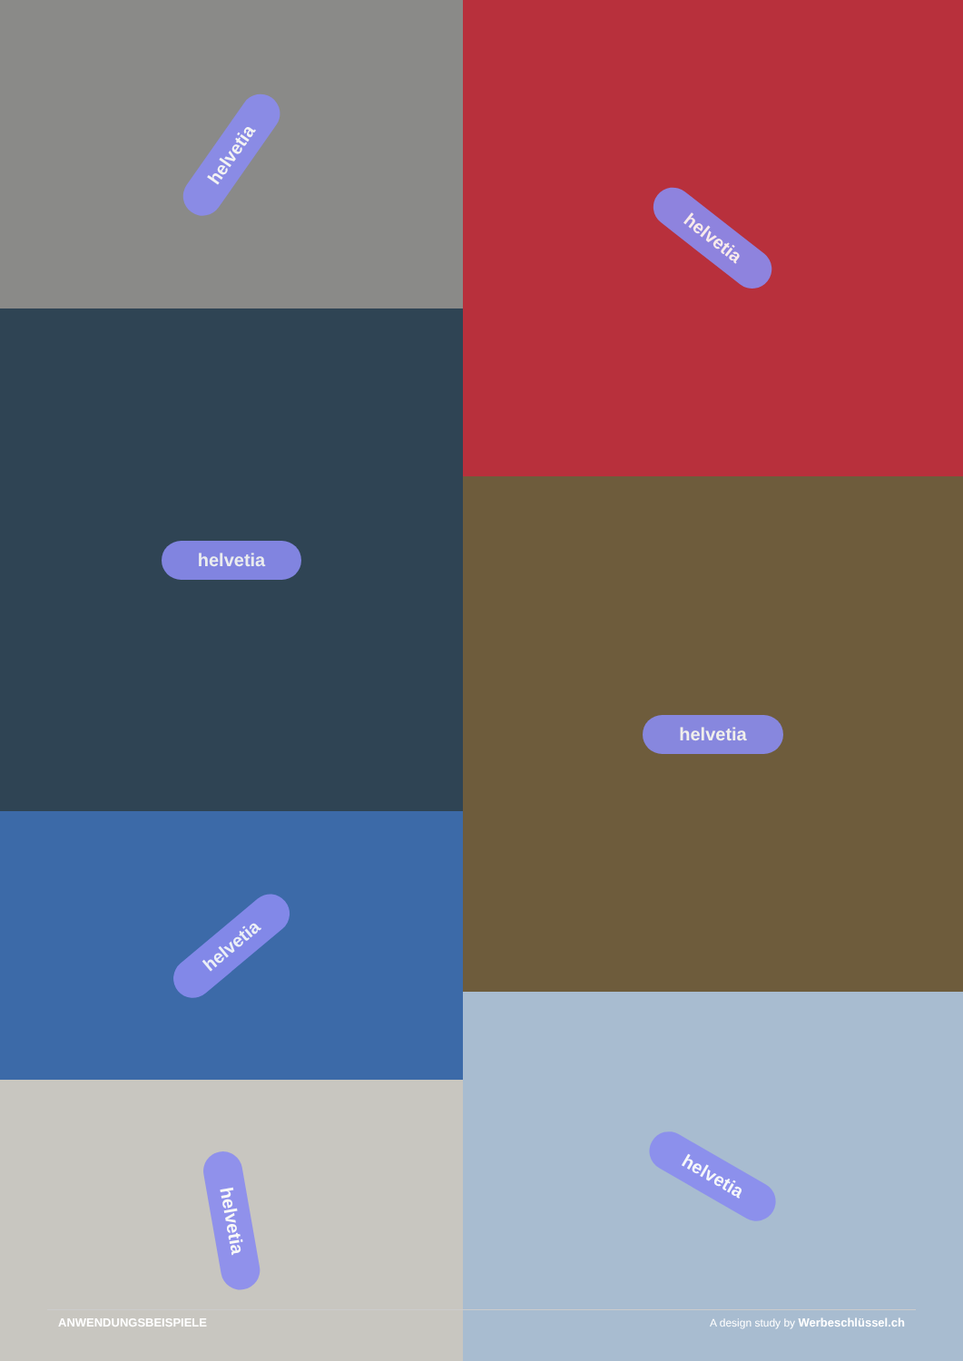helvetia
helvetia
helvetia
helvetia
helvetia
helvetia
helvetia
ANWENDUNGSBEISPIELE A design study by Werbeschlüssel.ch